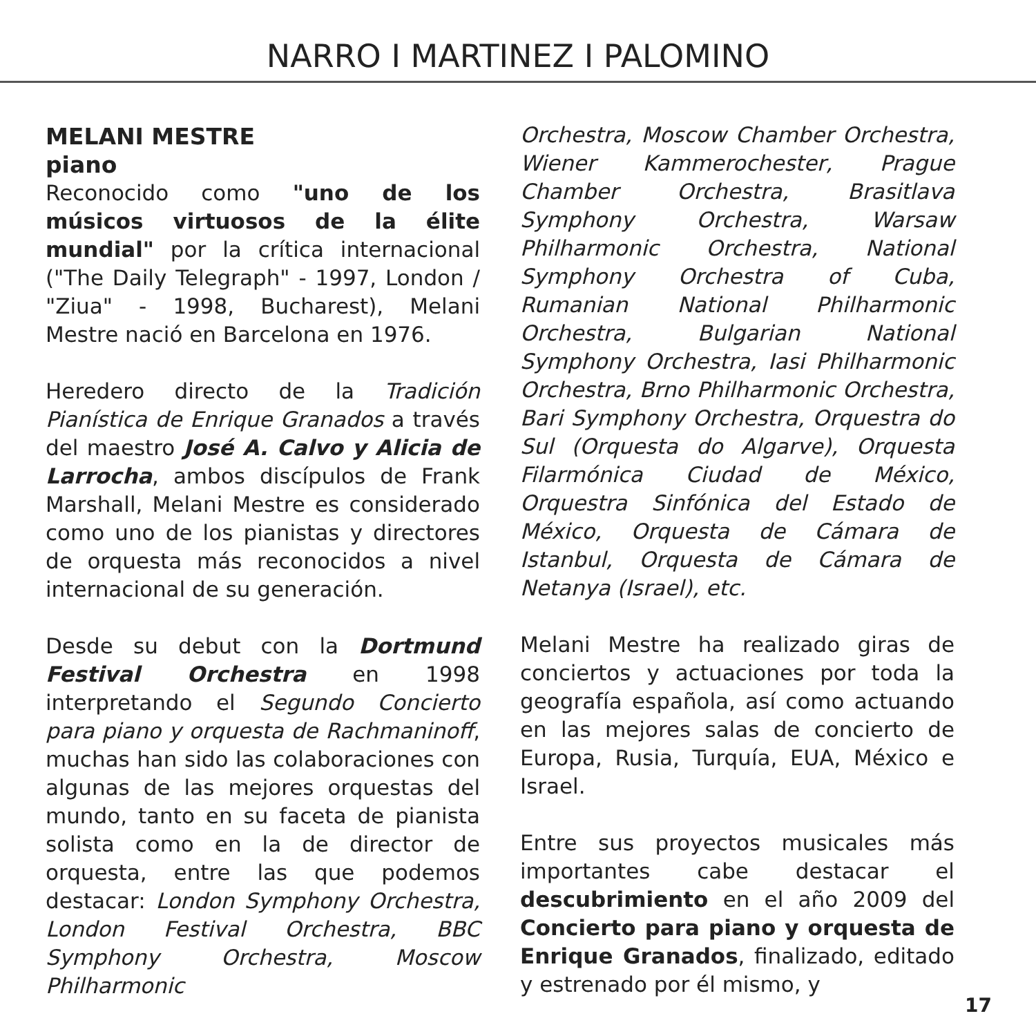NARRO I MARTINEZ I PALOMINO
MELANI MESTRE
piano
Reconocido como "uno de los músicos virtuosos de la élite mundial" por la crítica internacional ("The Daily Telegraph" - 1997, London / "Ziua" - 1998, Bucharest), Melani Mestre nació en Barcelona en 1976.
Heredero directo de la Tradición Pianística de Enrique Granados a través del maestro José A. Calvo y Alicia de Larrocha, ambos discípulos de Frank Marshall, Melani Mestre es considerado como uno de los pianistas y directores de orquesta más reconocidos a nivel internacional de su generación.
Desde su debut con la Dortmund Festival Orchestra en 1998 interpretando el Segundo Concierto para piano y orquesta de Rachmaninoff, muchas han sido las colaboraciones con algunas de las mejores orquestas del mundo, tanto en su faceta de pianista solista como en la de director de orquesta, entre las que podemos destacar: London Symphony Orchestra, London Festival Orchestra, BBC Symphony Orchestra, Moscow Philharmonic
Orchestra, Moscow Chamber Orchestra, Wiener Kammerochester, Prague Chamber Orchestra, Brasitlava Symphony Orchestra, Warsaw Philharmonic Orchestra, National Symphony Orchestra of Cuba, Rumanian National Philharmonic Orchestra, Bulgarian National Symphony Orchestra, Iasi Philharmonic Orchestra, Brno Philharmonic Orchestra, Bari Symphony Orchestra, Orquestra do Sul (Orquesta do Algarve), Orquesta Filarmónica Ciudad de México, Orquestra Sinfónica del Estado de México, Orquesta de Cámara de Istanbul, Orquesta de Cámara de Netanya (Israel), etc.
Melani Mestre ha realizado giras de conciertos y actuaciones por toda la geografía española, así como actuando en las mejores salas de concierto de Europa, Rusia, Turquía, EUA, México e Israel.
Entre sus proyectos musicales más importantes cabe destacar el descubrimiento en el año 2009 del Concierto para piano y orquesta de Enrique Granados, finalizado, editado y estrenado por él mismo, y
17